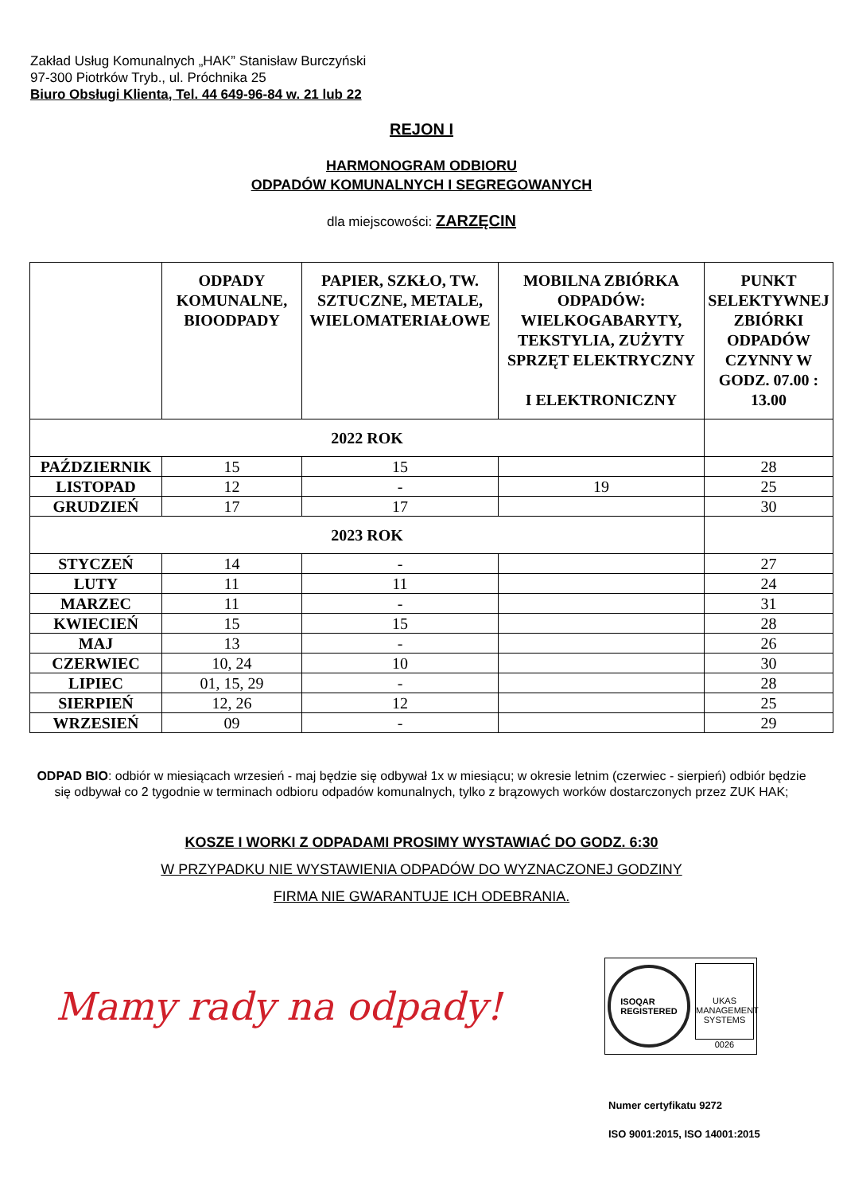Zakład Usług Komunalnych „HAK” Stanisław Burczyński
97-300 Piotrków Tryb., ul. Próchnika 25
Biuro Obsługi Klienta, Tel. 44 649-96-84 w. 21 lub 22
REJON I
HARMONOGRAM ODBIORU
ODPADÓW KOMUNALNYCH I SEGREGOWANYCH
dla miejscowości: ZARZĘCIN
| | ODPADY KOMUNALNE, BIOODPADY | PAPIER, SZKŁO, TW. SZTUCZNE, METALE, WIELOMATERIAŁOWE | MOBILNA ZBIÓRKA ODPADÓW: WIELKOGABARYTY, TEKSTYLIA, ZUŻYTY SPRZĘT ELEKTRYCZNY I ELEKTRONICZNY | PUNKT SELEKTYWNEJ ZBIÓRKI ODPADÓW CZYNNY W GODZ. 07.00 : 13.00 |
| --- | --- | --- | --- | --- |
| 2022 ROK | | | | |
| PAŹDZIERNIK | 15 | 15 | | 28 |
| LISTOPAD | 12 | - | 19 | 25 |
| GRUDZIEŃ | 17 | 17 | | 30 |
| 2023 ROK | | | | |
| STYCZEŃ | 14 | - | | 27 |
| LUTY | 11 | 11 | | 24 |
| MARZEC | 11 | - | | 31 |
| KWIECIEŃ | 15 | 15 | | 28 |
| MAJ | 13 | - | | 26 |
| CZERWIEC | 10, 24 | 10 | | 30 |
| LIPIEC | 01, 15, 29 | - | | 28 |
| SIERPIEŃ | 12, 26 | 12 | | 25 |
| WRZESIEŃ | 09 | - | | 29 |
ODPAD BIO: odbiór w miesiącach wrzesień - maj będzie się odbywał 1x w miesiącu; w okresie letnim (czerwiec - sierpień) odbiór będzie się odbywał co 2 tygodnie w terminach odbioru odpadów komunalnych, tylko z brązowych worków dostarczonych przez ZUK HAK;
KOSZE I WORKI Z ODPADAMI PROSIMY WYSTAWIAĆ DO GODZ. 6:30
W PRZYPADKU NIE WYSTAWIENIA ODPADÓW DO WYZNACZONEJ GODZINY
FIRMA NIE GWARANTUJE ICH ODEBRANIA.
Mamy rady na odpady!
ISOQAR
REGISTERED
UKAS
MANAGEMENT SYSTEMS
0026
Numer certyfikatu 9272
ISO 9001:2015, ISO 14001:2015